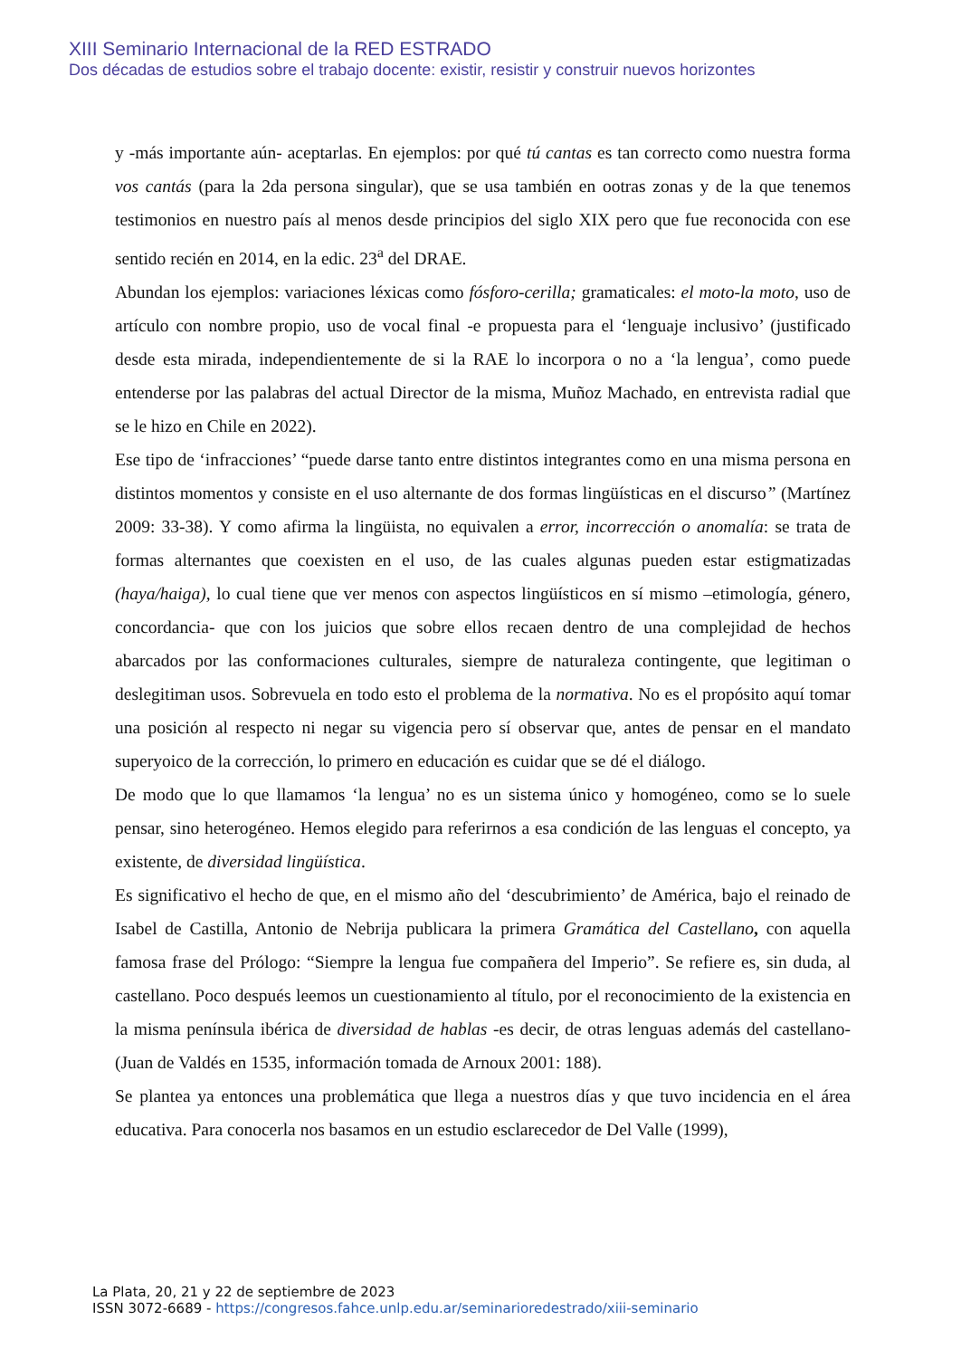XIII Seminario Internacional de la RED ESTRADO
Dos décadas de estudios sobre el trabajo docente: existir, resistir y construir nuevos horizontes
y -más importante aún- aceptarlas. En ejemplos: por qué tú cantas es tan correcto como nuestra forma vos cantás (para la 2da persona singular), que se usa también en ootras zonas y de la que tenemos testimonios en nuestro país al menos desde principios del siglo XIX pero que fue reconocida con ese sentido recién en 2014, en la edic. 23<sup>a</sup> del DRAE.
Abundan los ejemplos: variaciones léxicas como fósforo-cerilla; gramaticales: el moto-la moto, uso de artículo con nombre propio, uso de vocal final -e propuesta para el ‘lenguaje inclusivo’ (justificado desde esta mirada, independientemente de si la RAE lo incorpora o no a ‘la lengua’, como puede entenderse por las palabras del actual Director de la misma, Muñoz Machado, en entrevista radial que se le hizo en Chile en 2022).
Ese tipo de ‘infracciones’ “puede darse tanto entre distintos integrantes como en una misma persona en distintos momentos y consiste en el uso alternante de dos formas lingüísticas en el discurso” (Martínez 2009: 33-38). Y como afirma la lingüista, no equivalen a error, incorrección o anomalía: se trata de formas alternantes que coexisten en el uso, de las cuales algunas pueden estar estigmatizadas (haya/haiga), lo cual tiene que ver menos con aspectos lingüísticos en sí mismo –etimología, género, concordancia- que con los juicios que sobre ellos recaen dentro de una complejidad de hechos abarcados por las conformaciones culturales, siempre de naturaleza contingente, que legitiman o deslegitiman usos. Sobrevuela en todo esto el problema de la normativa. No es el propósito aquí tomar una posición al respecto ni negar su vigencia pero sí observar que, antes de pensar en el mandato superyoico de la corrección, lo primero en educación es cuidar que se dé el diálogo.
De modo que lo que llamamos ‘la lengua’ no es un sistema único y homogéneo, como se lo suele pensar, sino heterogéneo. Hemos elegido para referirnos a esa condición de las lenguas el concepto, ya existente, de diversidad lingüística.
Es significativo el hecho de que, en el mismo año del ‘descubrimiento’ de América, bajo el reinado de Isabel de Castilla, Antonio de Nebrija publicara la primera Gramática del Castellano, con aquella famosa frase del Prólogo: “Siempre la lengua fue compañera del Imperio”. Se refiere es, sin duda, al castellano. Poco después leemos un cuestionamiento al título, por el reconocimiento de la existencia en la misma península ibérica de diversidad de hablas -es decir, de otras lenguas además del castellano- (Juan de Valdés en 1535, información tomada de Arnoux 2001: 188).
Se plantea ya entonces una problemática que llega a nuestros días y que tuvo incidencia en el área educativa. Para conocerla nos basamos en un estudio esclarecedor de Del Valle (1999),
La Plata, 20, 21 y 22 de septiembre de 2023
ISSN 3072-6689 - https://congresos.fahce.unlp.edu.ar/seminarioredestrado/xiii-seminario